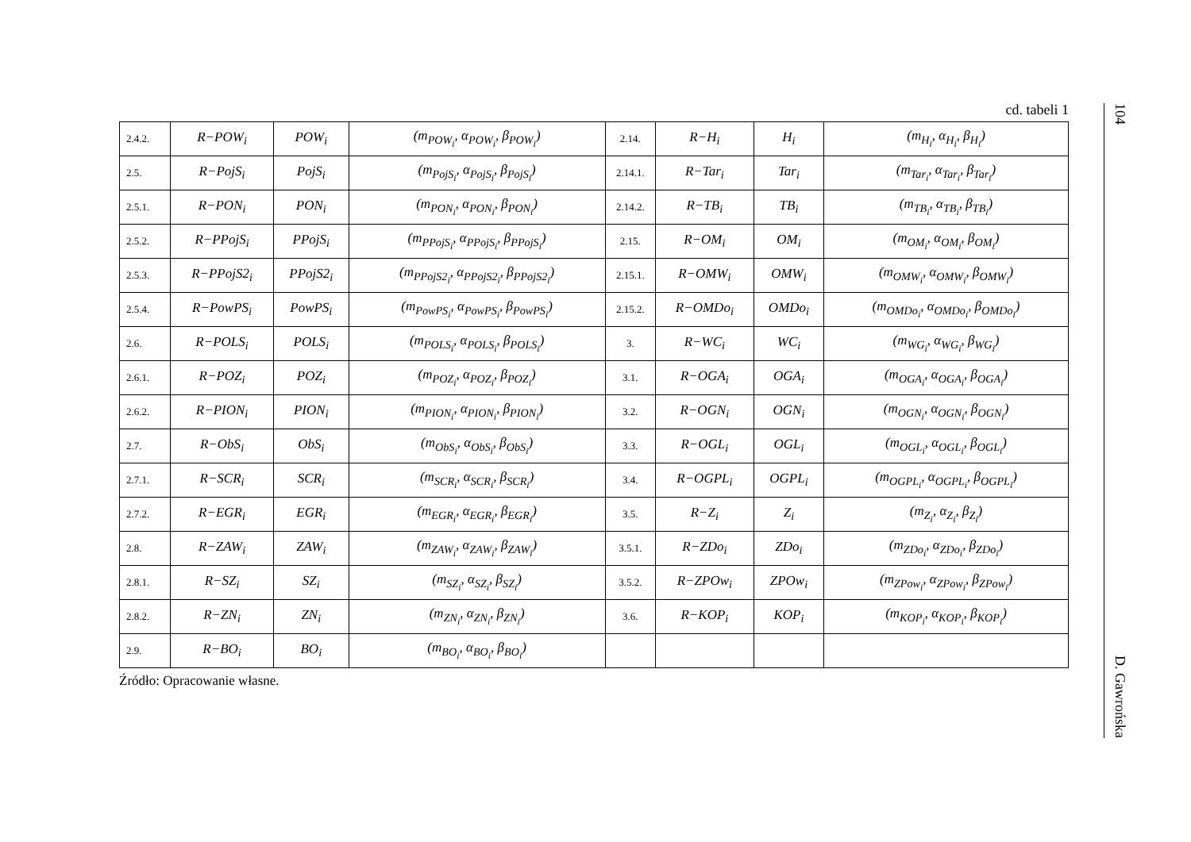cd. tabeli 1
| 2.4.2. | R−POW<sub>i</sub> | POW<sub>i</sub> | (m<sub>POW<sub>i</sub></sub>, α<sub>POW<sub>i</sub></sub>, β<sub>POW<sub>i</sub></sub>) | 2.14. | R−H<sub>i</sub> | H<sub>i</sub> | (m<sub>H<sub>i</sub></sub>, α<sub>H<sub>i</sub></sub>, β<sub>H<sub>i</sub></sub>) |
| 2.5. | R−PojS<sub>i</sub> | PojS<sub>i</sub> | (m<sub>PojS<sub>i</sub></sub>, α<sub>PojS<sub>i</sub></sub>, β<sub>PojS<sub>i</sub></sub>) | 2.14.1. | R−Tar<sub>i</sub> | Tar<sub>i</sub> | (m<sub>Tar<sub>i</sub></sub>, α<sub>Tar<sub>i</sub></sub>, β<sub>Tar<sub>i</sub></sub>) |
| 2.5.1. | R−PON<sub>i</sub> | PON<sub>i</sub> | (m<sub>PON<sub>i</sub></sub>, α<sub>PON<sub>i</sub></sub>, β<sub>PON<sub>i</sub></sub>) | 2.14.2. | R−TB<sub>i</sub> | TB<sub>i</sub> | (m<sub>TB<sub>i</sub></sub>, α<sub>TB<sub>i</sub></sub>, β<sub>TB<sub>i</sub></sub>) |
| 2.5.2. | R−PPojS<sub>i</sub> | PPojS<sub>i</sub> | (m<sub>PPojS<sub>i</sub></sub>, α<sub>PPojS<sub>i</sub></sub>, β<sub>PPojS<sub>i</sub></sub>) | 2.15. | R−OM<sub>i</sub> | OM<sub>i</sub> | (m<sub>OM<sub>i</sub></sub>, α<sub>OM<sub>i</sub></sub>, β<sub>OM<sub>i</sub></sub>) |
| 2.5.3. | R−PPojS2<sub>i</sub> | PPojS2<sub>i</sub> | (m<sub>PPojS2<sub>i</sub></sub>, α<sub>PPojS2<sub>i</sub></sub>, β<sub>PPojS2<sub>i</sub></sub>) | 2.15.1. | R−OMW<sub>i</sub> | OMW<sub>i</sub> | (m<sub>OMW<sub>i</sub></sub>, α<sub>OMW<sub>i</sub></sub>, β<sub>OMW<sub>i</sub></sub>) |
| 2.5.4. | R−PowPS<sub>i</sub> | PowPS<sub>i</sub> | (m<sub>PowPS<sub>i</sub></sub>, α<sub>PowPS<sub>i</sub></sub>, β<sub>PowPS<sub>i</sub></sub>) | 2.15.2. | R−OMDo<sub>i</sub> | OMDo<sub>i</sub> | (m<sub>OMDo<sub>i</sub></sub>, α<sub>OMDo<sub>i</sub></sub>, β<sub>OMDo<sub>i</sub></sub>) |
| 2.6. | R−POLS<sub>i</sub> | POLS<sub>i</sub> | (m<sub>POLS<sub>i</sub></sub>, α<sub>POLS<sub>i</sub></sub>, β<sub>POLS<sub>i</sub></sub>) | 3. | R−WC<sub>i</sub> | WC<sub>i</sub> | (m<sub>WG<sub>i</sub></sub>, α<sub>WG<sub>i</sub></sub>, β<sub>WG<sub>i</sub></sub>) |
| 2.6.1. | R−POZ<sub>i</sub> | POZ<sub>i</sub> | (m<sub>POZ<sub>i</sub></sub>, α<sub>POZ<sub>i</sub></sub>, β<sub>POZ<sub>i</sub></sub>) | 3.1. | R−OGA<sub>i</sub> | OGA<sub>i</sub> | (m<sub>OGA<sub>i</sub></sub>, α<sub>OGA<sub>i</sub></sub>, β<sub>OGA<sub>i</sub></sub>) |
| 2.6.2. | R−PION<sub>i</sub> | PION<sub>i</sub> | (m<sub>PION<sub>i</sub></sub>, α<sub>PION<sub>i</sub></sub>, β<sub>PION<sub>i</sub></sub>) | 3.2. | R−OGN<sub>i</sub> | OGN<sub>i</sub> | (m<sub>OGN<sub>i</sub></sub>, α<sub>OGN<sub>i</sub></sub>, β<sub>OGN<sub>i</sub></sub>) |
| 2.7. | R−ObS<sub>i</sub> | ObS<sub>i</sub> | (m<sub>ObS<sub>i</sub></sub>, α<sub>ObS<sub>i</sub></sub>, β<sub>ObS<sub>i</sub></sub>) | 3.3. | R−OGL<sub>i</sub> | OGL<sub>i</sub> | (m<sub>OGL<sub>i</sub></sub>, α<sub>OGL<sub>i</sub></sub>, β<sub>OGL<sub>i</sub></sub>) |
| 2.7.1. | R−SCR<sub>i</sub> | SCR<sub>i</sub> | (m<sub>SCR<sub>i</sub></sub>, α<sub>SCR<sub>i</sub></sub>, β<sub>SCR<sub>i</sub></sub>) | 3.4. | R−OGPL<sub>i</sub> | OGPL<sub>i</sub> | (m<sub>OGPL<sub>i</sub></sub>, α<sub>OGPL<sub>i</sub></sub>, β<sub>OGPL<sub>i</sub></sub>) |
| 2.7.2. | R−EGR<sub>i</sub> | EGR<sub>i</sub> | (m<sub>EGR<sub>i</sub></sub>, α<sub>EGR<sub>i</sub></sub>, β<sub>EGR<sub>i</sub></sub>) | 3.5. | R−Z<sub>i</sub> | Z<sub>i</sub> | (m<sub>Z<sub>i</sub></sub>, α<sub>Z<sub>i</sub></sub>, β<sub>Z<sub>i</sub></sub>) |
| 2.8. | R−ZAW<sub>i</sub> | ZAW<sub>i</sub> | (m<sub>ZAW<sub>i</sub></sub>, α<sub>ZAW<sub>i</sub></sub>, β<sub>ZAW<sub>i</sub></sub>) | 3.5.1. | R−ZDo<sub>i</sub> | ZDo<sub>i</sub> | (m<sub>ZDo<sub>i</sub></sub>, α<sub>ZDo<sub>i</sub></sub>, β<sub>ZDo<sub>i</sub></sub>) |
| 2.8.1. | R−SZ<sub>i</sub> | SZ<sub>i</sub> | (m<sub>SZ<sub>i</sub></sub>, α<sub>SZ<sub>i</sub></sub>, β<sub>SZ<sub>i</sub></sub>) | 3.5.2. | R−ZPOw<sub>i</sub> | ZPOw<sub>i</sub> | (m<sub>ZPow<sub>i</sub></sub>, α<sub>ZPow<sub>i</sub></sub>, β<sub>ZPow<sub>i</sub></sub>) |
| 2.8.2. | R−ZN<sub>i</sub> | ZN<sub>i</sub> | (m<sub>ZN<sub>i</sub></sub>, α<sub>ZN<sub>i</sub></sub>, β<sub>ZN<sub>i</sub></sub>) | 3.6. | R−KOP<sub>i</sub> | KOP<sub>i</sub> | (m<sub>KOP<sub>i</sub></sub>, α<sub>KOP<sub>i</sub></sub>, β<sub>KOP<sub>i</sub></sub>) |
| 2.9. | R−BO<sub>i</sub> | BO<sub>i</sub> | (m<sub>BO<sub>i</sub></sub>, α<sub>BO<sub>i</sub></sub>, β<sub>BO<sub>i</sub></sub>) | | | | |
Źródło: Opracowanie własne.
104 D. Gawrońska